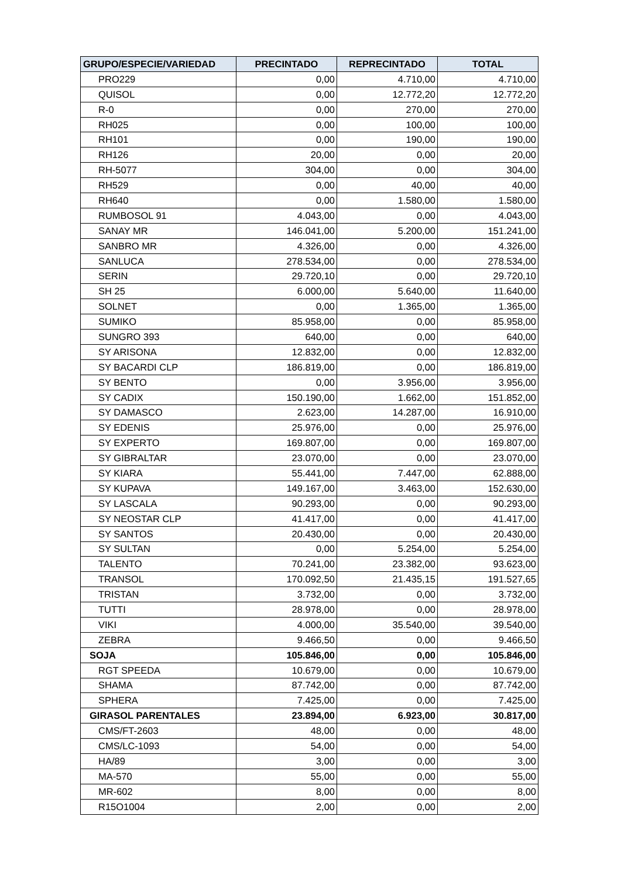| GRUPO/ESPECIE/VARIEDAD | PRECINTADO | REPRECINTADO | TOTAL |
| --- | --- | --- | --- |
| PRO229 | 0,00 | 4.710,00 | 4.710,00 |
| QUISOL | 0,00 | 12.772,20 | 12.772,20 |
| R-0 | 0,00 | 270,00 | 270,00 |
| RH025 | 0,00 | 100,00 | 100,00 |
| RH101 | 0,00 | 190,00 | 190,00 |
| RH126 | 20,00 | 0,00 | 20,00 |
| RH-5077 | 304,00 | 0,00 | 304,00 |
| RH529 | 0,00 | 40,00 | 40,00 |
| RH640 | 0,00 | 1.580,00 | 1.580,00 |
| RUMBOSOL 91 | 4.043,00 | 0,00 | 4.043,00 |
| SANAY MR | 146.041,00 | 5.200,00 | 151.241,00 |
| SANBRO MR | 4.326,00 | 0,00 | 4.326,00 |
| SANLUCA | 278.534,00 | 0,00 | 278.534,00 |
| SERIN | 29.720,10 | 0,00 | 29.720,10 |
| SH 25 | 6.000,00 | 5.640,00 | 11.640,00 |
| SOLNET | 0,00 | 1.365,00 | 1.365,00 |
| SUMIKO | 85.958,00 | 0,00 | 85.958,00 |
| SUNGRO 393 | 640,00 | 0,00 | 640,00 |
| SY ARISONA | 12.832,00 | 0,00 | 12.832,00 |
| SY BACARDI CLP | 186.819,00 | 0,00 | 186.819,00 |
| SY BENTO | 0,00 | 3.956,00 | 3.956,00 |
| SY CADIX | 150.190,00 | 1.662,00 | 151.852,00 |
| SY DAMASCO | 2.623,00 | 14.287,00 | 16.910,00 |
| SY EDENIS | 25.976,00 | 0,00 | 25.976,00 |
| SY EXPERTO | 169.807,00 | 0,00 | 169.807,00 |
| SY GIBRALTAR | 23.070,00 | 0,00 | 23.070,00 |
| SY KIARA | 55.441,00 | 7.447,00 | 62.888,00 |
| SY KUPAVA | 149.167,00 | 3.463,00 | 152.630,00 |
| SY LASCALA | 90.293,00 | 0,00 | 90.293,00 |
| SY NEOSTAR CLP | 41.417,00 | 0,00 | 41.417,00 |
| SY SANTOS | 20.430,00 | 0,00 | 20.430,00 |
| SY SULTAN | 0,00 | 5.254,00 | 5.254,00 |
| TALENTO | 70.241,00 | 23.382,00 | 93.623,00 |
| TRANSOL | 170.092,50 | 21.435,15 | 191.527,65 |
| TRISTAN | 3.732,00 | 0,00 | 3.732,00 |
| TUTTI | 28.978,00 | 0,00 | 28.978,00 |
| VIKI | 4.000,00 | 35.540,00 | 39.540,00 |
| ZEBRA | 9.466,50 | 0,00 | 9.466,50 |
| SOJA | 105.846,00 | 0,00 | 105.846,00 |
| RGT SPEEDA | 10.679,00 | 0,00 | 10.679,00 |
| SHAMA | 87.742,00 | 0,00 | 87.742,00 |
| SPHERA | 7.425,00 | 0,00 | 7.425,00 |
| GIRASOL PARENTALES | 23.894,00 | 6.923,00 | 30.817,00 |
| CMS/FT-2603 | 48,00 | 0,00 | 48,00 |
| CMS/LC-1093 | 54,00 | 0,00 | 54,00 |
| HA/89 | 3,00 | 0,00 | 3,00 |
| MA-570 | 55,00 | 0,00 | 55,00 |
| MR-602 | 8,00 | 0,00 | 8,00 |
| R15O1004 | 2,00 | 0,00 | 2,00 |